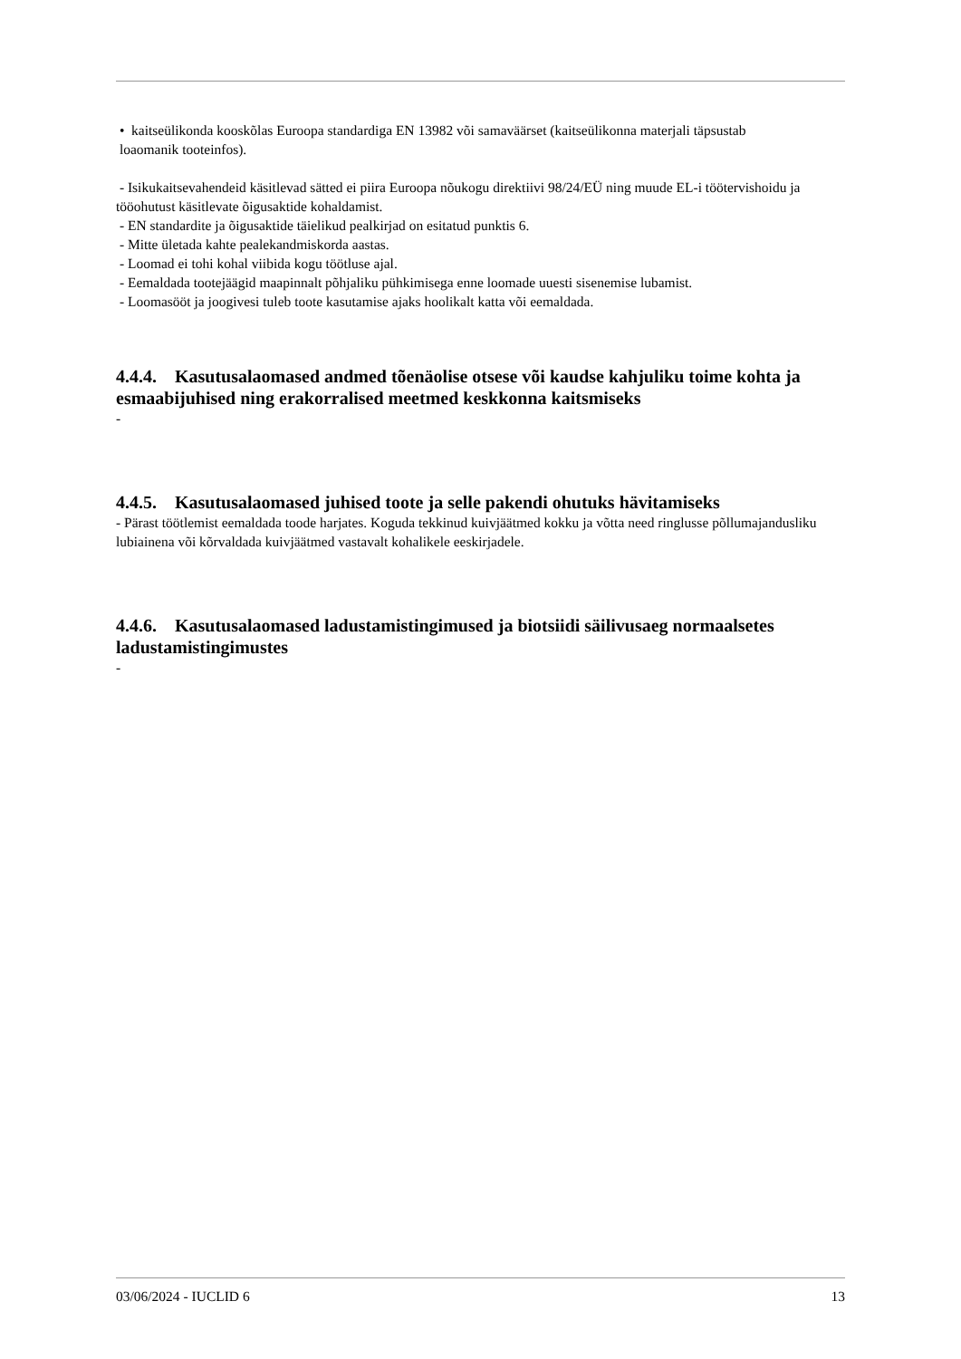• kaitseülikonda kooskõlas Euroopa standardiga EN 13982 või samaväärset (kaitseülikonna materjali täpsustab
loaomanik tooteinfos).
- Isikukaitsevahendeid käsitlevad sätted ei piira Euroopa nõukogu direktiivi 98/24/EÜ ning muude EL-i töötervishoidu ja tööohutust käsitlevate õigusaktide kohaldamist.
- EN standardite ja õigusaktide täielikud pealkirjad on esitatud punktis 6.
- Mitte ületada kahte pealekandmiskorda aastas.
- Loomad ei tohi kohal viibida kogu töötluse ajal.
- Eemaldada tootejäägid maapinnalt põhjaliku pühkimisega enne loomade uuesti sisenemise lubamist.
- Loomasööt ja joogivesi tuleb toote kasutamise ajaks hoolikalt katta või eemaldada.
4.4.4. Kasutusalaomased andmed tõenäolise otsese või kaudse kahjuliku toime kohta ja esmaabijuhised ning erakorralised meetmed keskkonna kaitsmiseks
-
4.4.5. Kasutusalaomased juhised toote ja selle pakendi ohutuks hävitamiseks
- Pärast töötlemist eemaldada toode harjates. Koguda tekkinud kuivjäätmed kokku ja võtta need ringlusse põllumajandusliku lubiainena või kõrvaldada kuivjäätmed vastavalt kohalikele eeskirjadele.
4.4.6. Kasutusalaomased ladustamistingimused ja biotsiidi säilivusaeg normaalsetes ladustamistingimustes
-
03/06/2024 - IUCLID 6 13